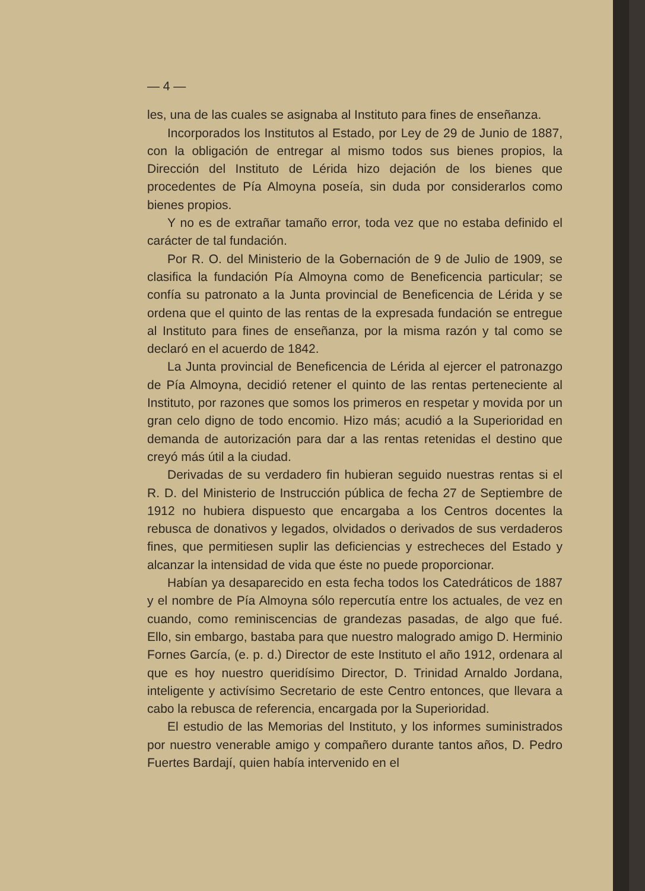— 4 —
les, una de las cuales se asignaba al Instituto para fines de enseñanza.
Incorporados los Institutos al Estado, por Ley de 29 de Junio de 1887, con la obligación de entregar al mismo todos sus bienes propios, la Dirección del Instituto de Lérida hizo dejación de los bienes que procedentes de Pía Almoyna poseía, sin duda por considerarlos como bienes propios.
Y no es de extrañar tamaño error, toda vez que no estaba definido el carácter de tal fundación.
Por R. O. del Ministerio de la Gobernación de 9 de Julio de 1909, se clasifica la fundación Pía Almoyna como de Beneficencia particular; se confía su patronato a la Junta provincial de Beneficencia de Lérida y se ordena que el quinto de las rentas de la expresada fundación se entregue al Instituto para fines de enseñanza, por la misma razón y tal como se declaró en el acuerdo de 1842.
La Junta provincial de Beneficencia de Lérida al ejercer el patronazgo de Pía Almoyna, decidió retener el quinto de las rentas perteneciente al Instituto, por razones que somos los primeros en respetar y movida por un gran celo digno de todo encomio. Hizo más; acudió a la Superioridad en demanda de autorización para dar a las rentas retenidas el destino que creyó más útil a la ciudad.
Derivadas de su verdadero fin hubieran seguido nuestras rentas si el R. D. del Ministerio de Instrucción pública de fecha 27 de Septiembre de 1912 no hubiera dispuesto que encargaba a los Centros docentes la rebusca de donativos y legados, olvidados o derivados de sus verdaderos fines, que permitiesen suplir las deficiencias y estrecheces del Estado y alcanzar la intensidad de vida que éste no puede proporcionar.
Habían ya desaparecido en esta fecha todos los Catedráticos de 1887 y el nombre de Pía Almoyna sólo repercutía entre los actuales, de vez en cuando, como reminiscencias de grandezas pasadas, de algo que fué. Ello, sin embargo, bastaba para que nuestro malogrado amigo D. Herminio Fornes García, (e. p. d.) Director de este Instituto el año 1912, ordenara al que es hoy nuestro queridísimo Director, D. Trinidad Arnaldo Jordana, inteligente y activísimo Secretario de este Centro entonces, que llevara a cabo la rebusca de referencia, encargada por la Superioridad.
El estudio de las Memorias del Instituto, y los informes suministrados por nuestro venerable amigo y compañero durante tantos años, D. Pedro Fuertes Bardají, quien había intervenido en el